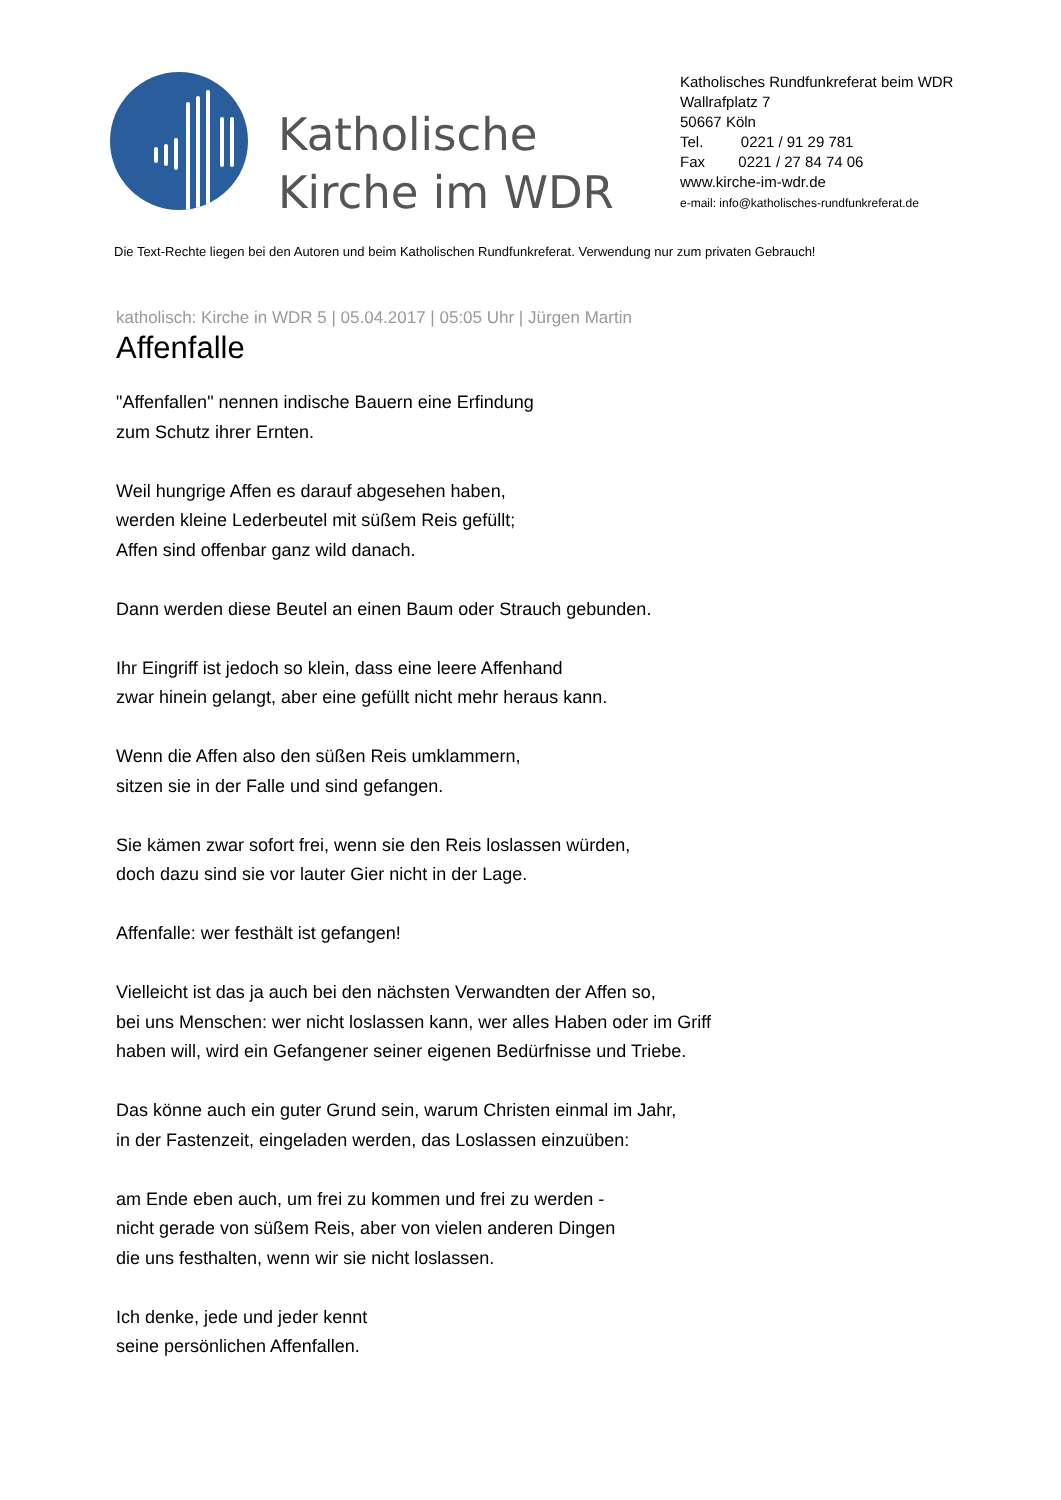Katholische Kirche im WDR
Katholisches Rundfunkreferat beim WDR
Wallrafplatz 7
50667 Köln
Tel. 0221 / 91 29 781
Fax 0221 / 27 84 74 06
www.kirche-im-wdr.de
e-mail: info@katholisches-rundfunkreferat.de
Die Text-Rechte liegen bei den Autoren und beim Katholischen Rundfunkreferat. Verwendung nur zum privaten Gebrauch!
katholisch: Kirche in WDR 5 | 05.04.2017 | 05:05 Uhr | Jürgen Martin
Affenfalle
"Affenfallen" nennen indische Bauern eine Erfindung
zum Schutz ihrer Ernten.
Weil hungrige Affen es darauf abgesehen haben,
werden kleine Lederbeutel mit süßem Reis gefüllt;
Affen sind offenbar ganz wild danach.
Dann werden diese Beutel an einen Baum oder Strauch gebunden.
Ihr Eingriff ist jedoch so klein, dass eine leere Affenhand
zwar hinein gelangt, aber eine gefüllt nicht mehr heraus kann.
Wenn die Affen also den süßen Reis umklammern,
sitzen sie in der Falle und sind gefangen.
Sie kämen zwar sofort frei, wenn sie den Reis loslassen würden,
doch dazu sind sie vor lauter Gier nicht in der Lage.
Affenfalle: wer festhält ist gefangen!
Vielleicht ist das ja auch bei den nächsten Verwandten der Affen so,
bei uns Menschen: wer nicht loslassen kann, wer alles Haben oder im Griff
haben will, wird ein Gefangener seiner eigenen Bedürfnisse und Triebe.
Das könne auch ein guter Grund sein, warum Christen einmal im Jahr,
in der Fastenzeit, eingeladen werden, das Loslassen einzuüben:
am Ende eben auch, um frei zu kommen und frei zu werden -
nicht gerade von süßem Reis, aber von vielen anderen Dingen
die uns festhalten, wenn wir sie nicht loslassen.
Ich denke, jede und jeder kennt
seine persönlichen Affenfallen.